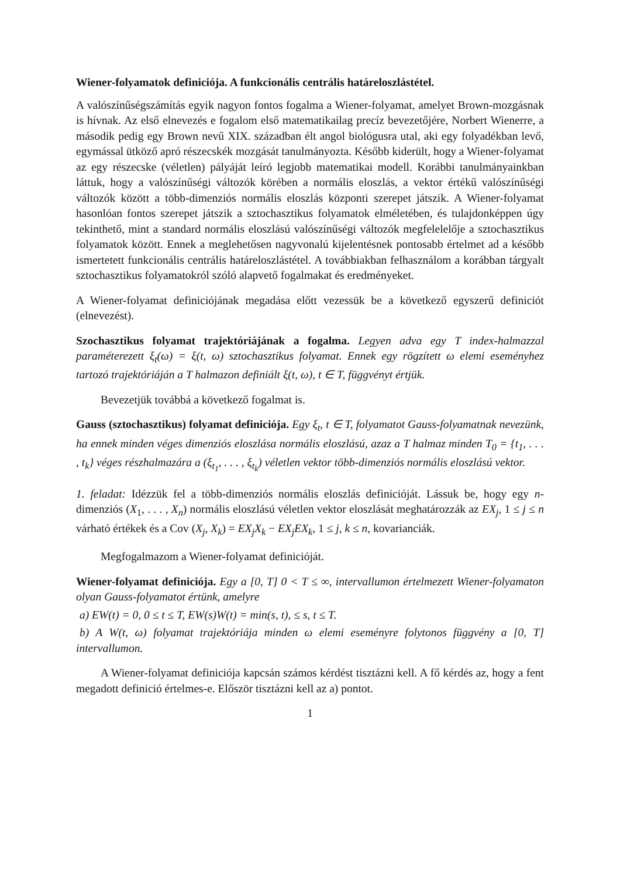Wiener-folyamatok definiciója. A funkcionális centrális határeloszlástétel.
A valószínűségszámítás egyik nagyon fontos fogalma a Wiener-folyamat, amelyet Brown-mozgásnak is hívnak. Az első elnevezés e fogalom első matematikailag precíz bevezetőjére, Norbert Wienerre, a második pedig egy Brown nevű XIX. században élt angol biológusra utal, aki egy folyadékban levő, egymással ütköző apró részecskék mozgását tanulmányozta. Később kiderült, hogy a Wiener-folyamat az egy részecske (véletlen) pályáját leíró legjobb matematikai modell. Korábbi tanulmányainkban láttuk, hogy a valószínűségi változók körében a normális eloszlás, a vektor értékű valószínűségi változók között a több-dimenziós normális eloszlás központi szerepet játszik. A Wiener-folyamat hasonlóan fontos szerepet játszik a sztochasztikus folyamatok elméletében, és tulajdonképpen úgy tekinthető, mint a standard normális eloszlású valószínűségi változók megfelelelője a sztochasztikus folyamatok között. Ennek a meglehetősen nagyvonalú kijelentésnek pontosabb értelmet ad a később ismertetett funkcionális centrális határeloszlástétel. A továbbiakban felhasználom a korábban tárgyalt sztochasztikus folyamatokról szóló alapvető fogalmakat és eredményeket.
A Wiener-folyamat definiciójának megadása előtt vezessük be a következő egyszerű definiciót (elnevezést).
Szochasztikus folyamat trajektóriájának a fogalma. Legyen adva egy T index-halmazzal paraméterezett ξ<sub>t</sub>(ω) = ξ(t, ω) sztochasztikus folyamat. Ennek egy rögzített ω elemi eseményhez tartozó trajektóriáján a T halmazon definiált ξ(t, ω), t ∈ T, függvényt értjük.
Bevezetjük továbbá a következő fogalmat is.
Gauss (sztochasztikus) folyamat definiciója. Egy ξ<sub>t</sub>, t ∈ T, folyamatot Gauss-folyamatnak nevezünk, ha ennek minden véges dimenziós eloszlása normális eloszlású, azaz a T halmaz minden T<sub>0</sub> = {t<sub>1</sub>, . . . , t<sub>k</sub>} véges részhalmazára a (ξ<sub>t<sub>1</sub></sub>, . . . , ξ<sub>t<sub>k</sub></sub>) véletlen vektor több-dimenziós normális eloszlású vektor.
1. feladat: Idézzük fel a több-dimenziós normális eloszlás definicióját. Lássuk be, hogy egy n-dimenziós (X<sub>1</sub>, . . . , X<sub>n</sub>) normális eloszlású véletlen vektor eloszlását meghatározzák az EX<sub>j</sub>, 1 ≤ j ≤ n várható értékek és a Cov (X<sub>j</sub>, X<sub>k</sub>) = EX<sub>j</sub>X<sub>k</sub> − EX<sub>j</sub>EX<sub>k</sub>, 1 ≤ j, k ≤ n, kovarianciák.
Megfogalmazom a Wiener-folyamat definicióját.
Wiener-folyamat definiciója. Egy a [0, T] 0 < T ≤ ∞, intervallumon értelmezett Wiener-folyamaton olyan Gauss-folyamatot értünk, amelyre
a) EW(t) = 0, 0 ≤ t ≤ T, EW(s)W(t) = min(s, t), ≤ s, t ≤ T.
b) A W(t, ω) folyamat trajektóriája minden ω elemi eseményre folytonos függvény a [0, T] intervallumon.
A Wiener-folyamat definiciója kapcsán számos kérdést tisztázni kell. A fő kérdés az, hogy a fent megadott definició értelmes-e. Először tisztázni kell az a) pontot.
1